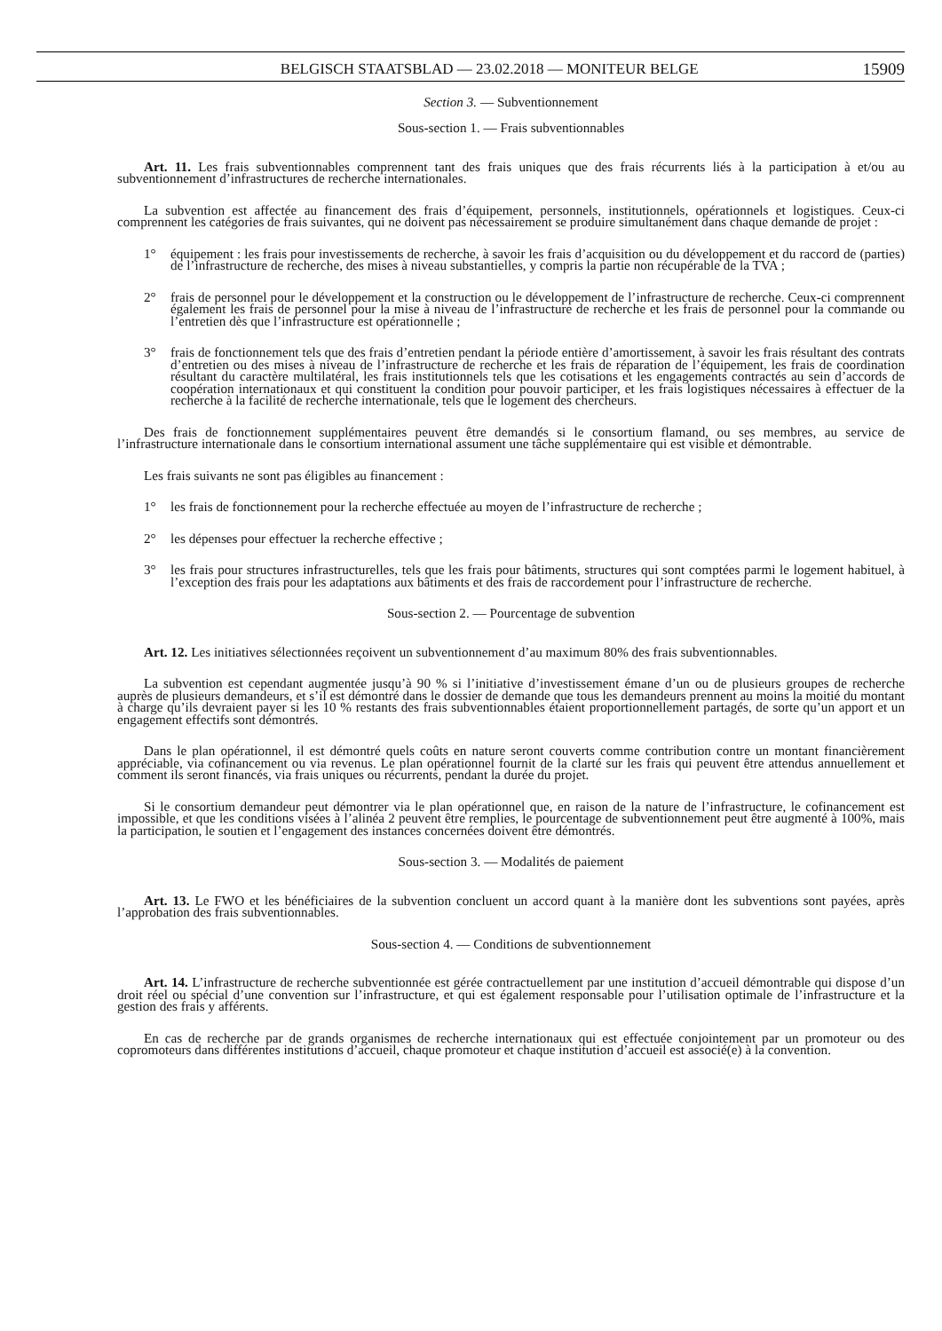BELGISCH STAATSBLAD — 23.02.2018 — MONITEUR BELGE 15909
Section 3. — Subventionnement
Sous-section 1. — Frais subventionnables
Art. 11. Les frais subventionnables comprennent tant des frais uniques que des frais récurrents liés à la participation à et/ou au subventionnement d’infrastructures de recherche internationales.
La subvention est affectée au financement des frais d’équipement, personnels, institutionnels, opérationnels et logistiques. Ceux-ci comprennent les catégories de frais suivantes, qui ne doivent pas nécessairement se produire simultanément dans chaque demande de projet :
1° équipement : les frais pour investissements de recherche, à savoir les frais d’acquisition ou du développement et du raccord de (parties) de l’infrastructure de recherche, des mises à niveau substantielles, y compris la partie non récupérable de la TVA ;
2° frais de personnel pour le développement et la construction ou le développement de l’infrastructure de recherche. Ceux-ci comprennent également les frais de personnel pour la mise à niveau de l’infrastructure de recherche et les frais de personnel pour la commande ou l’entretien dès que l’infrastructure est opérationnelle ;
3° frais de fonctionnement tels que des frais d’entretien pendant la période entière d’amortissement, à savoir les frais résultant des contrats d’entretien ou des mises à niveau de l’infrastructure de recherche et les frais de réparation de l’équipement, les frais de coordination résultant du caractère multilatéral, les frais institutionnels tels que les cotisations et les engagements contractés au sein d’accords de coopération internationaux et qui constituent la condition pour pouvoir participer, et les frais logistiques nécessaires à effectuer de la recherche à la facilité de recherche internationale, tels que le logement des chercheurs.
Des frais de fonctionnement supplémentaires peuvent être demandés si le consortium flamand, ou ses membres, au service de l’infrastructure internationale dans le consortium international assument une tâche supplémentaire qui est visible et démontrable.
Les frais suivants ne sont pas éligibles au financement :
1° les frais de fonctionnement pour la recherche effectuée au moyen de l’infrastructure de recherche ;
2° les dépenses pour effectuer la recherche effective ;
3° les frais pour structures infrastructurelles, tels que les frais pour bâtiments, structures qui sont comptées parmi le logement habituel, à l’exception des frais pour les adaptations aux bâtiments et des frais de raccordement pour l’infrastructure de recherche.
Sous-section 2. — Pourcentage de subvention
Art. 12. Les initiatives sélectionnées reçoivent un subventionnement d’au maximum 80% des frais subventionnables.
La subvention est cependant augmentée jusqu’à 90 % si l’initiative d’investissement émane d’un ou de plusieurs groupes de recherche auprès de plusieurs demandeurs, et s’il est démontré dans le dossier de demande que tous les demandeurs prennent au moins la moitié du montant à charge qu’ils devraient payer si les 10 % restants des frais subventionnables étaient proportionnellement partagés, de sorte qu’un apport et un engagement effectifs sont démontrés.
Dans le plan opérationnel, il est démontré quels coûts en nature seront couverts comme contribution contre un montant financièrement appréciable, via cofinancement ou via revenus. Le plan opérationnel fournit de la clarté sur les frais qui peuvent être attendus annuellement et comment ils seront financés, via frais uniques ou récurrents, pendant la durée du projet.
Si le consortium demandeur peut démontrer via le plan opérationnel que, en raison de la nature de l’infrastructure, le cofinancement est impossible, et que les conditions visées à l’alinéa 2 peuvent être remplies, le pourcentage de subventionnement peut être augmenté à 100%, mais la participation, le soutien et l’engagement des instances concernées doivent être démontrés.
Sous-section 3. — Modalités de paiement
Art. 13. Le FWO et les bénéficiaires de la subvention concluent un accord quant à la manière dont les subventions sont payées, après l’approbation des frais subventionnables.
Sous-section 4. — Conditions de subventionnement
Art. 14. L’infrastructure de recherche subventionnée est gérée contractuellement par une institution d’accueil démontrable qui dispose d’un droit réel ou spécial d’une convention sur l’infrastructure, et qui est également responsable pour l’utilisation optimale de l’infrastructure et la gestion des frais y afférents.
En cas de recherche par de grands organismes de recherche internationaux qui est effectuée conjointement par un promoteur ou des copromoteurs dans différentes institutions d’accueil, chaque promoteur et chaque institution d’accueil est associé(e) à la convention.